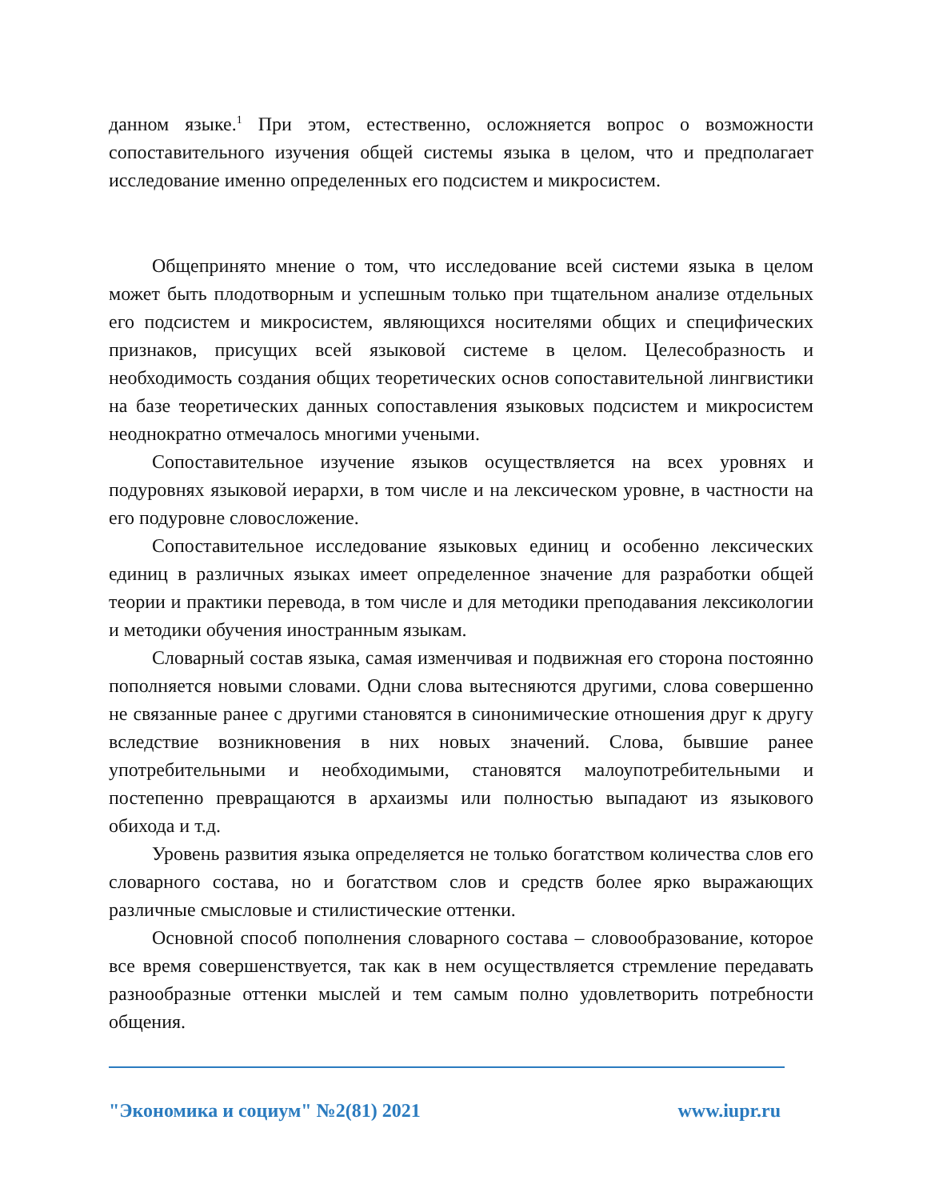данном языке.<sup>1</sup> При этом, естественно, осложняется вопрос о возможности сопоставительного изучения общей системы языка в целом, что и предполагает исследование именно определенных его подсистем и микросистем.
Общепринято мнение о том, что исследование всей системи языка в целом может быть плодотворным и успешным только при тщательном анализе отдельных его подсистем и микросистем, являющихся носителями общих и специфических признаков, присущих всей языковой системе в целом. Целесобразность и необходимость создания общих теоретических основ сопоставительной лингвистики на базе теоретических данных сопоставления языковых подсистем и микросистем неоднократно отмечалось многими учеными.
Сопоставительное изучение языков осуществляется на всех уровнях и подуровнях языковой иерархи, в том числе и на лексическом уровне, в частности на его подуровне словосложение.
Сопоставительное исследование языковых единиц и особенно лексических единиц в различных языках имеет определенное значение для разработки общей теории и практики перевода, в том числе и для методики преподавания лексикологии и методики обучения иностранным языкам.
Словарный состав языка, самая изменчивая и подвижная его сторона постоянно пополняется новыми словами. Одни слова вытесняются другими, слова совершенно не связанные ранее с другими становятся в синонимические отношения друг к другу вследствие возникновения в них новых значений. Слова, бывшие ранее употребительными и необходимыми, становятся малоупотребительными и постепенно превращаются в архаизмы или полностью выпадают из языкового обихода и т.д.
Уровень развития языка определяется не только богатством количества слов его словарного состава, но и богатством слов и средств более ярко выражающих различные смысловые и стилистические оттенки.
Основной способ пополнения словарного состава – словообразование, которое все время совершенствуется, так как в нем осуществляется стремление передавать разнообразные оттенки мыслей и тем самым полно удовлетворить потребности общения.
"Экономика и социум" №2(81) 2021 www.iupr.ru